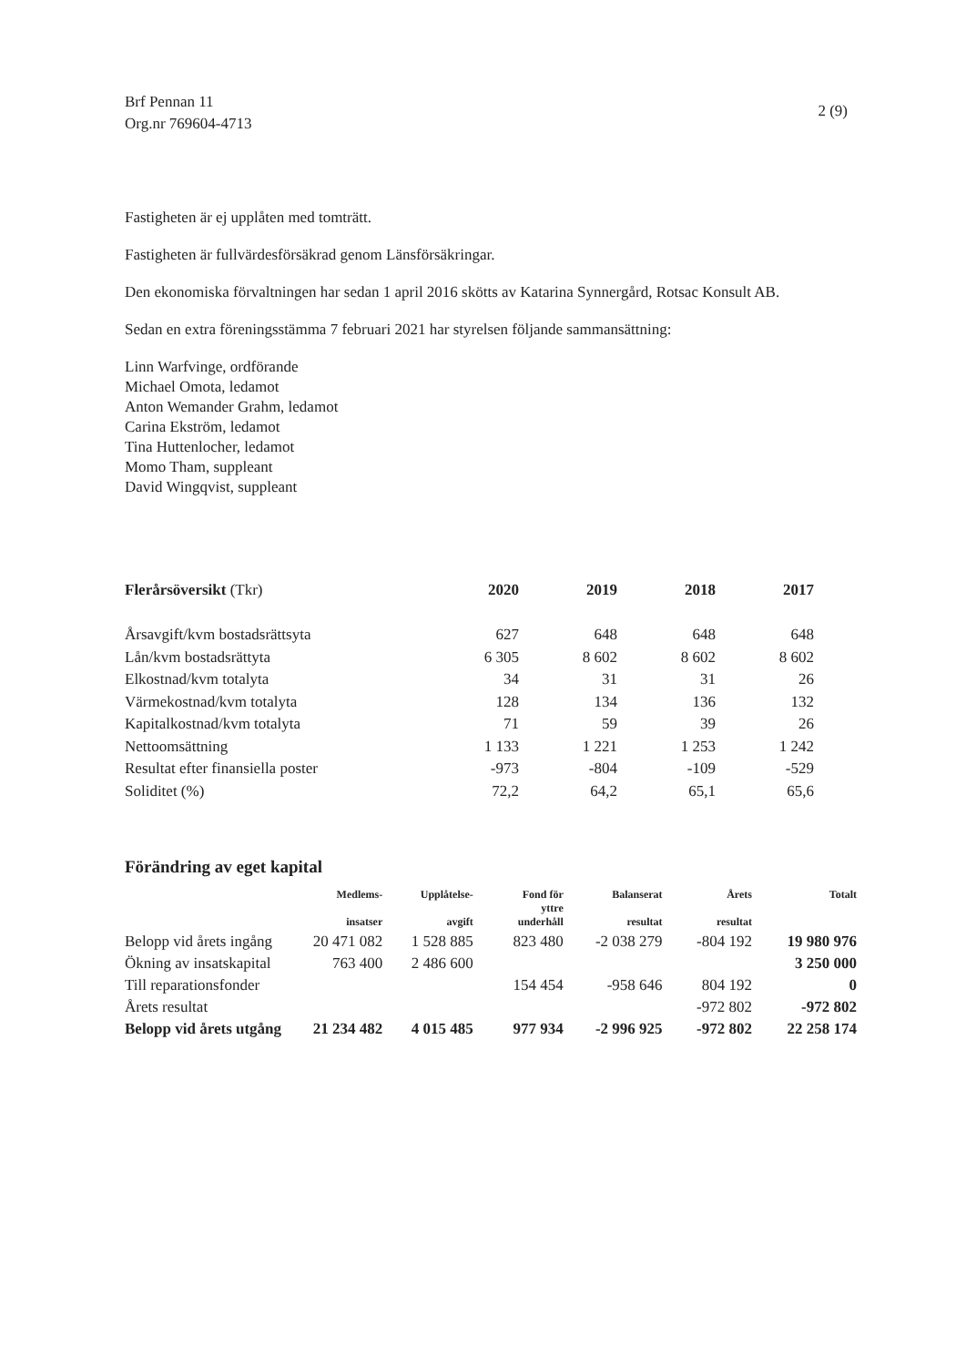Brf Pennan 11
Org.nr 769604-4713
2 (9)
Fastigheten är ej upplåten med tomträtt.
Fastigheten är fullvärdesförsäkrad genom Länsförsäkringar.
Den ekonomiska förvaltningen har sedan 1 april 2016 skötts av Katarina Synnergård, Rotsac Konsult AB.
Sedan en extra föreningsstämma 7 februari 2021 har styrelsen följande sammansättning:
Linn Warfvinge, ordförande
Michael Omota, ledamot
Anton Wemander Grahm, ledamot
Carina Ekström, ledamot
Tina Huttenlocher, ledamot
Momo Tham, suppleant
David Wingqvist, suppleant
| Flerårsöversikt (Tkr) | 2020 | 2019 | 2018 | 2017 |
| --- | --- | --- | --- | --- |
| Årsavgift/kvm bostadsrättsyta | 627 | 648 | 648 | 648 |
| Lån/kvm bostadsrättyta | 6 305 | 8 602 | 8 602 | 8 602 |
| Elkostnad/kvm totalyta | 34 | 31 | 31 | 26 |
| Värmekostnad/kvm totalyta | 128 | 134 | 136 | 132 |
| Kapitalkostnad/kvm totalyta | 71 | 59 | 39 | 26 |
| Nettoomsättning | 1 133 | 1 221 | 1 253 | 1 242 |
| Resultat efter finansiella poster | -973 | -804 | -109 | -529 |
| Soliditet (%) | 72,2 | 64,2 | 65,1 | 65,6 |
Förändring av eget kapital
| | Medlems- insatser | Upplåtelse- avgift | Fond för yttre underhåll | Balanserat resultat | Årets resultat | Totalt |
| --- | --- | --- | --- | --- | --- | --- |
| Belopp vid årets ingång | 20 471 082 | 1 528 885 | 823 480 | -2 038 279 | -804 192 | 19 980 976 |
| Ökning av insatskapital | 763 400 | 2 486 600 | | | | 3 250 000 |
| Till reparationsfonder | | | 154 454 | -958 646 | 804 192 | 0 |
| Årets resultat | | | | | -972 802 | -972 802 |
| Belopp vid årets utgång | 21 234 482 | 4 015 485 | 977 934 | -2 996 925 | -972 802 | 22 258 174 |